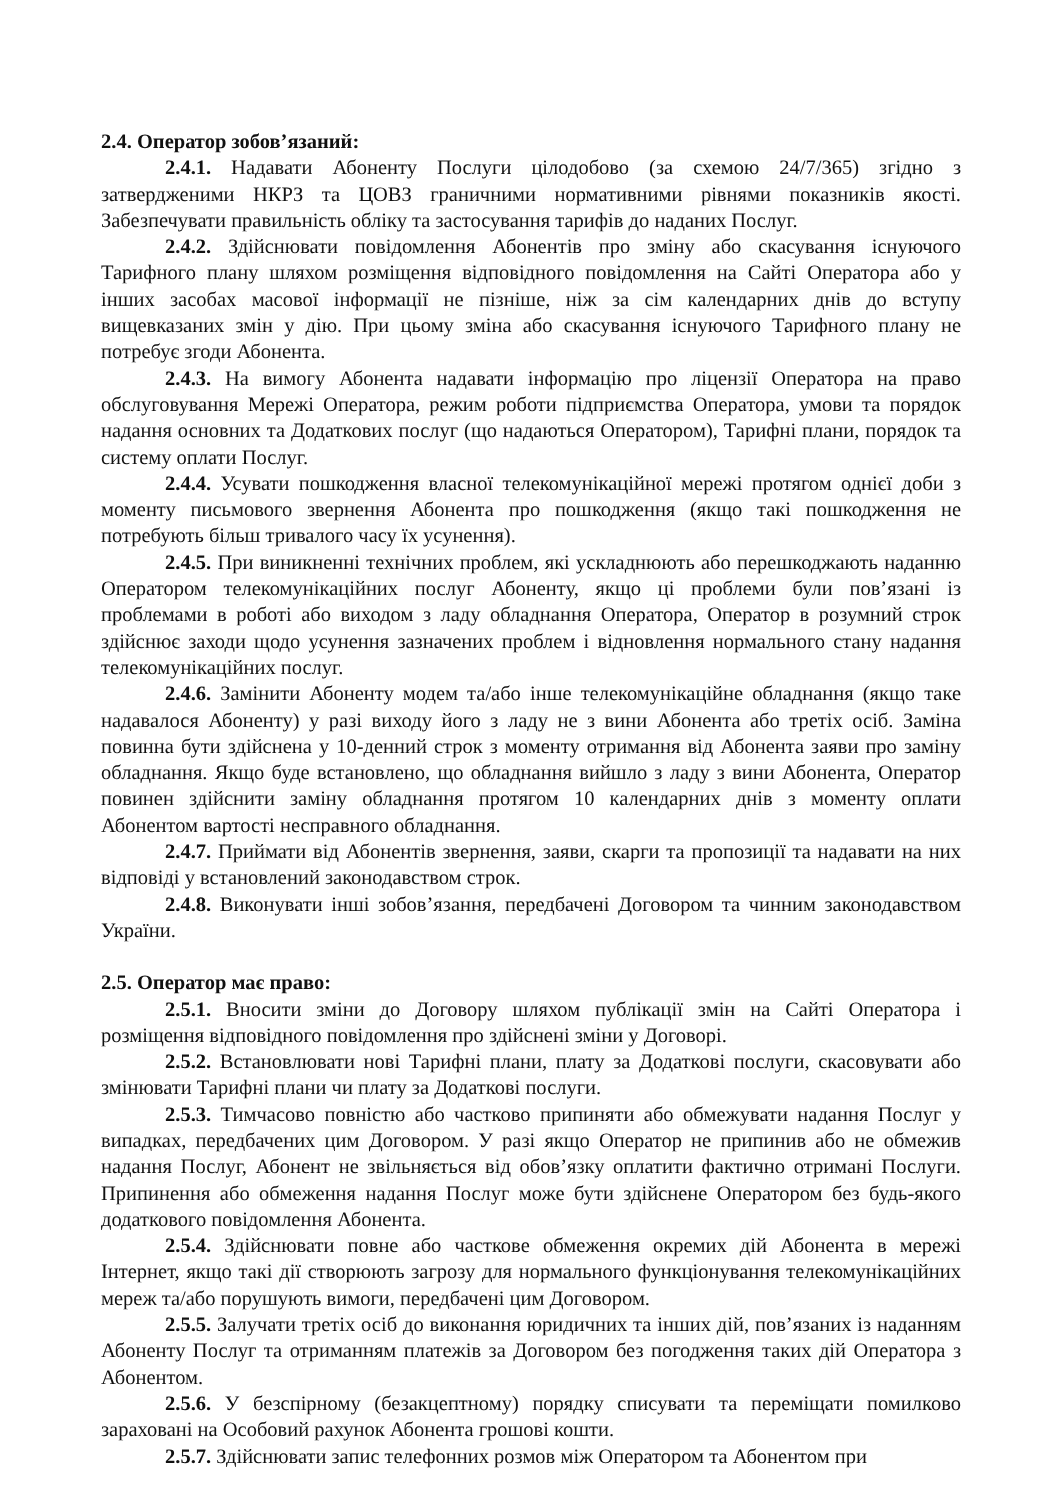2.4. Оператор зобов’язаний:
2.4.1. Надавати Абоненту Послуги цілодобово (за схемою 24/7/365) згідно з затвердженими НКРЗ та ЦОВЗ граничними нормативними рівнями показників якості. Забезпечувати правильність обліку та застосування тарифів до наданих Послуг.
2.4.2. Здійснювати повідомлення Абонентів про зміну або скасування існуючого Тарифного плану шляхом розміщення відповідного повідомлення на Сайті Оператора або у інших засобах масової інформації не пізніше, ніж за сім календарних днів до вступу вищевказаних змін у дію. При цьому зміна або скасування існуючого Тарифного плану не потребує згоди Абонента.
2.4.3. На вимогу Абонента надавати інформацію про ліцензії Оператора на право обслуговування Мережі Оператора, режим роботи підприємства Оператора, умови та порядок надання основних та Додаткових послуг (що надаються Оператором), Тарифні плани, порядок та систему оплати Послуг.
2.4.4. Усувати пошкодження власної телекомунікаційної мережі протягом однієї доби з моменту письмового звернення Абонента про пошкодження (якщо такі пошкодження не потребують більш тривалого часу їх усунення).
2.4.5. При виникненні технічних проблем, які ускладнюють або перешкоджають наданню Оператором телекомунікаційних послуг Абоненту, якщо ці проблеми були пов’язані із проблемами в роботі або виходом з ладу обладнання Оператора, Оператор в розумний строк здійснює заходи щодо усунення зазначених проблем і відновлення нормального стану надання телекомунікаційних послуг.
2.4.6. Замінити Абоненту модем та/або інше телекомунікаційне обладнання (якщо таке надавалося Абоненту) у разі виходу його з ладу не з вини Абонента або третіх осіб. Заміна повинна бути здійснена у 10-денний строк з моменту отримання від Абонента заяви про заміну обладнання. Якщо буде встановлено, що обладнання вийшло з ладу з вини Абонента, Оператор повинен здійснити заміну обладнання протягом 10 календарних днів з моменту оплати Абонентом вартості несправного обладнання.
2.4.7. Приймати від Абонентів звернення, заяви, скарги та пропозиції та надавати на них відповіді у встановлений законодавством строк.
2.4.8. Виконувати інші зобов’язання, передбачені Договором та чинним законодавством України.
2.5. Оператор має право:
2.5.1. Вносити зміни до Договору шляхом публікації змін на Сайті Оператора і розміщення відповідного повідомлення про здійснені зміни у Договорі.
2.5.2. Встановлювати нові Тарифні плани, плату за Додаткові послуги, скасовувати або змінювати Тарифні плани чи плату за Додаткові послуги.
2.5.3. Тимчасово повністю або частково припиняти або обмежувати надання Послуг у випадках, передбачених цим Договором. У разі якщо Оператор не припинив або не обмежив надання Послуг, Абонент не звільняється від обов’язку оплатити фактично отримані Послуги. Припинення або обмеження надання Послуг може бути здійснене Оператором без будь-якого додаткового повідомлення Абонента.
2.5.4. Здійснювати повне або часткове обмеження окремих дій Абонента в мережі Інтернет, якщо такі дії створюють загрозу для нормального функціонування телекомунікаційних мереж та/або порушують вимоги, передбачені цим Договором.
2.5.5. Залучати третіх осіб до виконання юридичних та інших дій, пов’язаних із наданням Абоненту Послуг та отриманням платежів за Договором без погодження таких дій Оператора з Абонентом.
2.5.6. У безспірному (безакцептному) порядку списувати та переміщати помилково зараховані на Особовий рахунок Абонента грошові кошти.
2.5.7. Здійснювати запис телефонних розмов між Оператором та Абонентом при